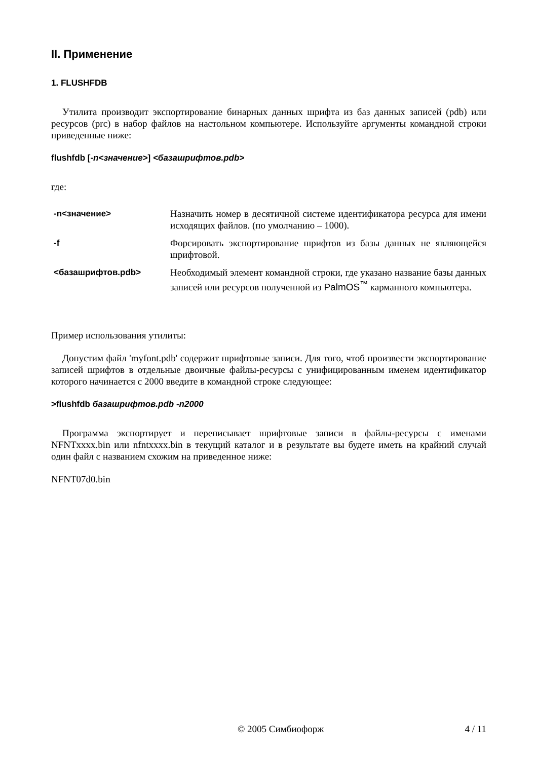II. Применение
1. FLUSHFDB
Утилита производит экспортирование бинарных данных шрифта из баз данных записей (pdb) или ресурсов (prc) в набор файлов на настольном компьютере. Используйте аргументы командной строки приведенные ниже:
flushfdb [-n<значение>] <базашрифтов.pdb>
где:
| -n<значение> | Назначить номер в десятичной системе идентификатора ресурса для имени исходящих файлов. (по умолчанию – 1000). |
| -f | Форсировать экспортирование шрифтов из базы данных не являющейся шрифтовой. |
| <базашрифтов.pdb> | Необходимый элемент командной строки, где указано название базы данных записей или ресурсов полученной из PalmOS<sup>™</sup> карманного компьютера. |
Пример использования утилиты:
Допустим файл 'myfont.pdb' содержит шрифтовые записи. Для того, чтоб произвести экспортирование записей шрифтов в отдельные двоичные файлы-ресурсы с унифицированным именем идентификатор которого начинается с 2000 введите в командной строке следующее:
>flushfdb базашрифтов.pdb -n2000
Программа экспортирует и переписывает шрифтовые записи в файлы-ресурсы с именами NFNTxxxx.bin или nfntxxxx.bin в текущий каталог и в результате вы будете иметь на крайний случай один файл с названием схожим на приведенное ниже:
NFNT07d0.bin
© 2005 Симбиофорж 4 / 11